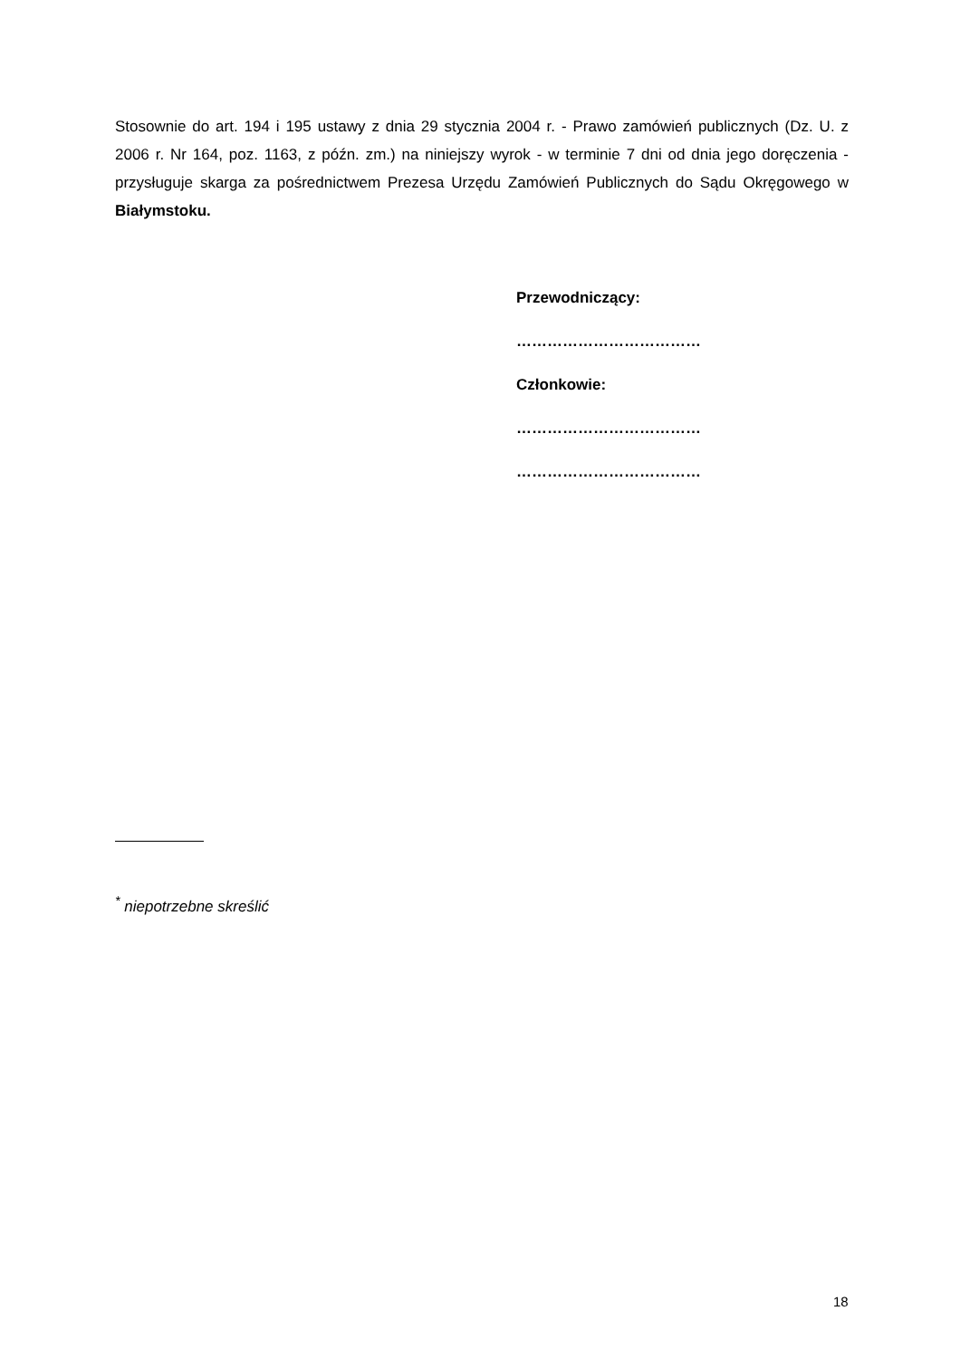Stosownie do art. 194 i 195 ustawy z dnia 29 stycznia 2004 r. - Prawo zamówień publicznych (Dz. U. z 2006 r. Nr 164, poz. 1163, z późn. zm.) na niniejszy wyrok - w terminie 7 dni od dnia jego doręczenia - przysługuje skarga za pośrednictwem Prezesa Urzędu Zamówień Publicznych do Sądu Okręgowego w Białymstoku.
Przewodniczący:
………………………………
Członkowie:
………………………………
………………………………
<sup>*</sup> niepotrzebne skreślić
18